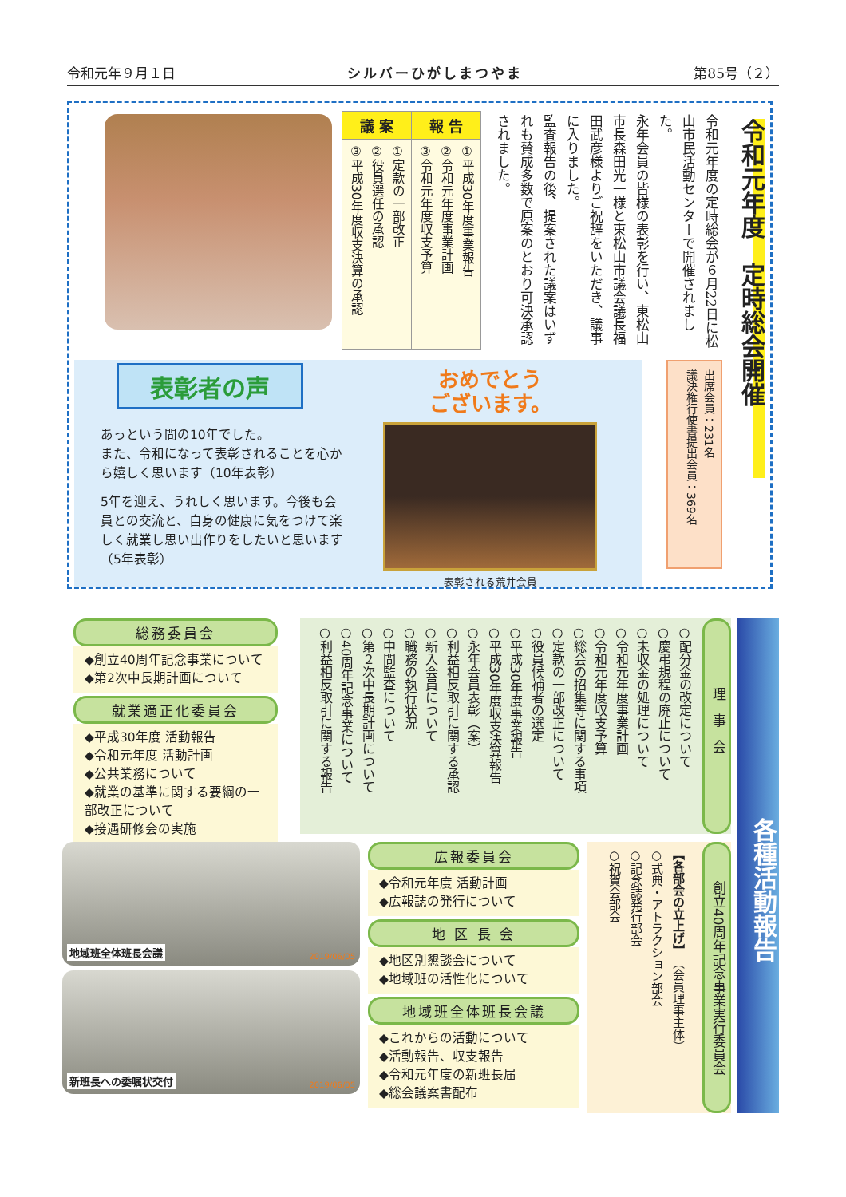令和元年９月１日 シルバーひがしまつやま 第85号（２）
令和元年度　定時総会開催
令和元年度の定時総会が６月22日に松山市民活動センターで開催されました。
永年会員の皆様の表彰を行い、東松山市長森田光一様と東松山市議会議長福田武彦様よりご祝辞をいただき、議事に入りました。
監査報告の後、提案された議案はいずれも賛成多数で原案のとおり可決承認されました。
| 議 案 | 報 告 |
| --- | --- |
| ①定款の一部改正 ②役員選任の承認 ③平成30年度収支決算の承認 | ①平成30年度事業報告 ②令和元年度事業計画 ③令和元年度収支予算 |
出席会員：231名
議決権行使書提出会員：369名
表彰者の声
あっという間の10年でした。
また、令和になって表彰されることを心から嬉しく思います（10年表彰）
5年を迎え、うれしく思います。今後も会員との交流と、自身の健康に気をつけて楽しく就業し思い出作りをしたいと思います（5年表彰）
おめでとう
ございます。
表彰される荒井会員
各種活動報告
理事会
○配分金の改定について
○慶弔規程の廃止について
○未収金の処理について
○令和元年度事業計画
○令和元年度収支予算
○総会の招集等に関する事項
○定款の一部改正について
○役員候補者の選定
○平成30年度事業報告
○平成30年度収支決算報告
○永年会員表彰（案）
○利益相反取引に関する承認
○新入会員について
○職務の執行状況
○中間監査について
○第２次中長期計画について
○40周年記念事業について
○利益相反取引に関する報告
総務委員会
◆創立40周年記念事業について
◆第2次中長期計画について
就業適正化委員会
◆平成30年度 活動報告
◆令和元年度 活動計画
◆公共業務について
◆就業の基準に関する要綱の一部改正について
◆接遇研修会の実施
創立40周年記念事業実行委員会
【各部会の立上げ】　（会員理事主体）
○式典・アトラクション部会
○記念誌発行部会
○祝賀会部会
広報委員会
◆令和元年度 活動計画
◆広報誌の発行について
地 区 長 会
◆地区別懇談会について
◆地域班の活性化について
地域班全体班長会議
◆これからの活動について
◆活動報告、収支報告
◆令和元年度の新班長届
◆総会議案書配布
地域班全体班長会議 2019/06/05
新班長への委嘱状交付 2019/06/05